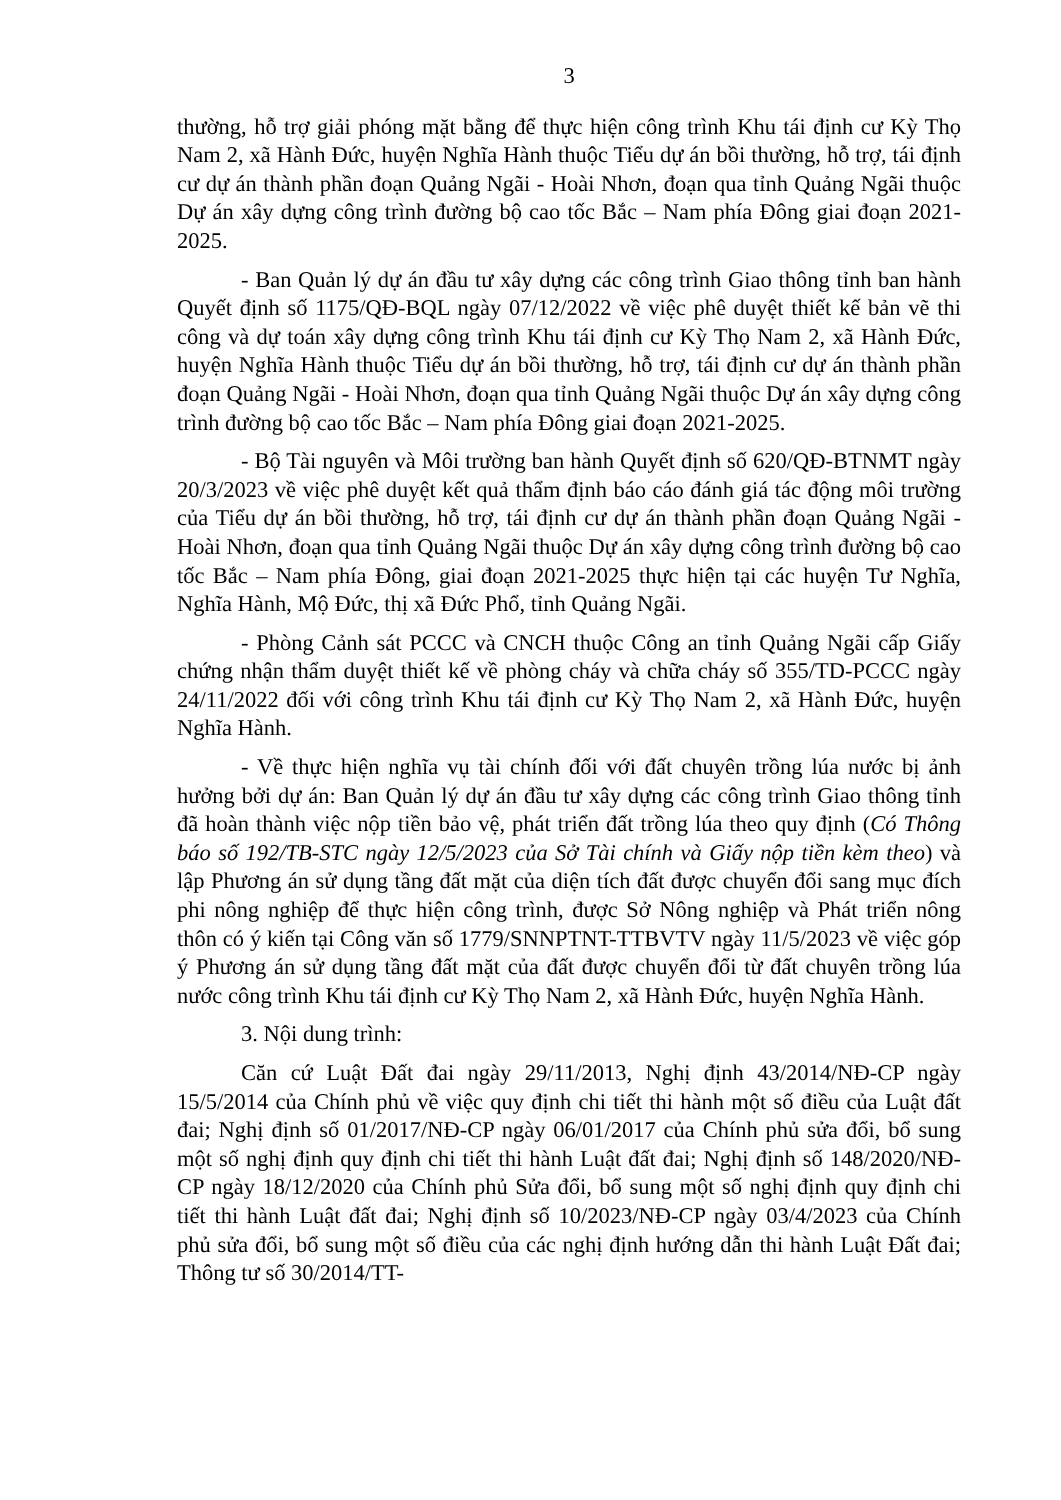3
thường, hỗ trợ giải phóng mặt bằng để thực hiện công trình Khu tái định cư Kỳ Thọ Nam 2, xã Hành Đức, huyện Nghĩa Hành thuộc Tiểu dự án bồi thường, hỗ trợ, tái định cư dự án thành phần đoạn Quảng Ngãi - Hoài Nhơn, đoạn qua tỉnh Quảng Ngãi thuộc Dự án xây dựng công trình đường bộ cao tốc Bắc – Nam phía Đông giai đoạn 2021-2025.
- Ban Quản lý dự án đầu tư xây dựng các công trình Giao thông tỉnh ban hành Quyết định số 1175/QĐ-BQL ngày 07/12/2022 về việc phê duyệt thiết kế bản vẽ thi công và dự toán xây dựng công trình Khu tái định cư Kỳ Thọ Nam 2, xã Hành Đức, huyện Nghĩa Hành thuộc Tiểu dự án bồi thường, hỗ trợ, tái định cư dự án thành phần đoạn Quảng Ngãi - Hoài Nhơn, đoạn qua tỉnh Quảng Ngãi thuộc Dự án xây dựng công trình đường bộ cao tốc Bắc – Nam phía Đông giai đoạn 2021-2025.
- Bộ Tài nguyên và Môi trường ban hành Quyết định số 620/QĐ-BTNMT ngày 20/3/2023 về việc phê duyệt kết quả thẩm định báo cáo đánh giá tác động môi trường của Tiểu dự án bồi thường, hỗ trợ, tái định cư dự án thành phần đoạn Quảng Ngãi - Hoài Nhơn, đoạn qua tỉnh Quảng Ngãi thuộc Dự án xây dựng công trình đường bộ cao tốc Bắc – Nam phía Đông, giai đoạn 2021-2025 thực hiện tại các huyện Tư Nghĩa, Nghĩa Hành, Mộ Đức, thị xã Đức Phổ, tỉnh Quảng Ngãi.
- Phòng Cảnh sát PCCC và CNCH thuộc Công an tỉnh Quảng Ngãi cấp Giấy chứng nhận thẩm duyệt thiết kế về phòng cháy và chữa cháy số 355/TD-PCCC ngày 24/11/2022 đối với công trình Khu tái định cư Kỳ Thọ Nam 2, xã Hành Đức, huyện Nghĩa Hành.
- Về thực hiện nghĩa vụ tài chính đối với đất chuyên trồng lúa nước bị ảnh hưởng bởi dự án: Ban Quản lý dự án đầu tư xây dựng các công trình Giao thông tỉnh đã hoàn thành việc nộp tiền bảo vệ, phát triển đất trồng lúa theo quy định (Có Thông báo số 192/TB-STC ngày 12/5/2023 của Sở Tài chính và Giấy nộp tiền kèm theo) và lập Phương án sử dụng tầng đất mặt của diện tích đất được chuyển đổi sang mục đích phi nông nghiệp để thực hiện công trình, được Sở Nông nghiệp và Phát triển nông thôn có ý kiến tại Công văn số 1779/SNNPTNT-TTBVTV ngày 11/5/2023 về việc góp ý Phương án sử dụng tầng đất mặt của đất được chuyển đổi từ đất chuyên trồng lúa nước công trình Khu tái định cư Kỳ Thọ Nam 2, xã Hành Đức, huyện Nghĩa Hành.
3. Nội dung trình:
Căn cứ Luật Đất đai ngày 29/11/2013, Nghị định 43/2014/NĐ-CP ngày 15/5/2014 của Chính phủ về việc quy định chi tiết thi hành một số điều của Luật đất đai; Nghị định số 01/2017/NĐ-CP ngày 06/01/2017 của Chính phủ sửa đổi, bổ sung một số nghị định quy định chi tiết thi hành Luật đất đai; Nghị định số 148/2020/NĐ-CP ngày 18/12/2020 của Chính phủ Sửa đổi, bổ sung một số nghị định quy định chi tiết thi hành Luật đất đai; Nghị định số 10/2023/NĐ-CP ngày 03/4/2023 của Chính phủ sửa đổi, bổ sung một số điều của các nghị định hướng dẫn thi hành Luật Đất đai; Thông tư số 30/2014/TT-